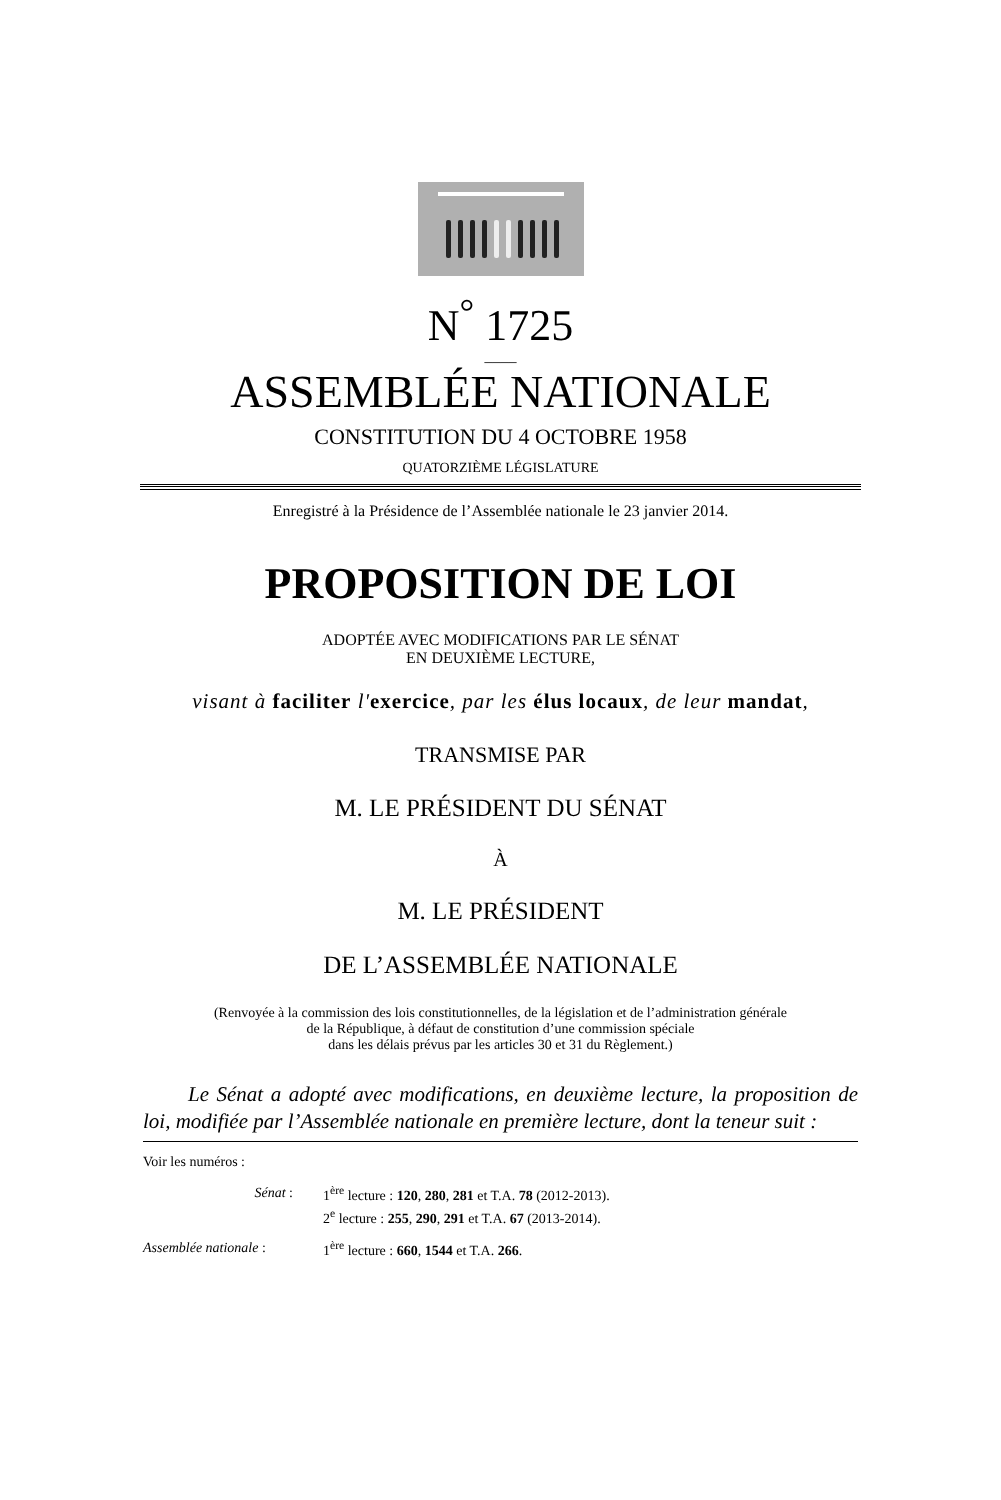N<sup>°</sup> 1725
____
ASSEMBLÉE NATIONALE
CONSTITUTION DU 4 OCTOBRE 1958
QUATORZIÈME LÉGISLATURE
Enregistré à la Présidence de l’Assemblée nationale le 23 janvier 2014.
PROPOSITION DE LOI
ADOPTÉE AVEC MODIFICATIONS PAR LE SÉNAT
EN DEUXIÈME LECTURE,
visant à faciliter l'exercice, par les élus locaux, de leur mandat,
TRANSMISE PAR
M. LE PRÉSIDENT DU SÉNAT
À
M. LE PRÉSIDENT
DE L’ASSEMBLÉE NATIONALE
(Renvoyée à la commission des lois constitutionnelles, de la législation et de l’administration générale
de la République, à défaut de constitution d’une commission spéciale
dans les délais prévus par les articles 30 et 31 du Règlement.)
Le Sénat a adopté avec modifications, en deuxième lecture, la proposition de loi, modifiée par l’Assemblée nationale en première lecture, dont la teneur suit :
Voir les numéros :
Sénat : 1<sup>ère</sup> lecture : 120, 280, 281 et T.A. 78 (2012-2013).
2<sup>e</sup> lecture : 255, 290, 291 et T.A. 67 (2013-2014).
Assemblée nationale : 1<sup>ère</sup> lecture : 660, 1544 et T.A. 266.